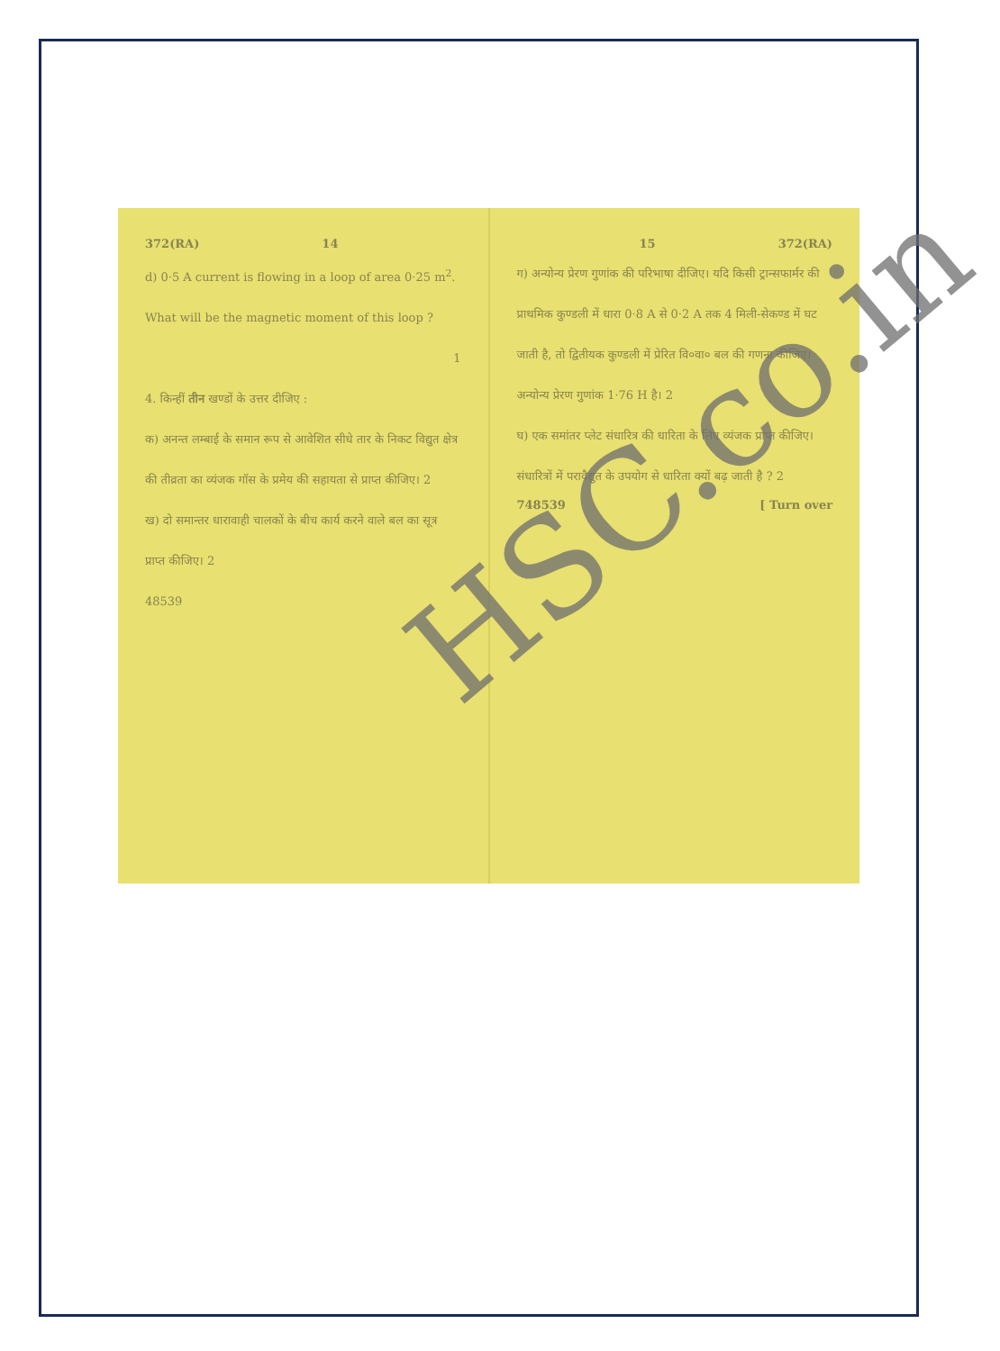372(RA) 14
d) 0·5 A current is flowing in a loop of area 0·25 m<sup>2</sup>. What will be the magnetic moment of this loop ?
1
4. किन्हीं तीन खण्डों के उत्तर दीजिए :
क) अनन्त लम्बाई के समान रूप से आवेशित सीधे तार के निकट विद्युत क्षेत्र की तीव्रता का व्यंजक गॉस के प्रमेय की सहायता से प्राप्त कीजिए। 2
ख) दो समान्तर धारावाही चालकों के बीच कार्य करने वाले बल का सूत्र प्राप्त कीजिए। 2
48539
15 372(RA)
ग) अन्योन्य प्रेरण गुणांक की परिभाषा दीजिए। यदि किसी ट्रान्सफार्मर की प्राथमिक कुण्डली में धारा 0·8 A से 0·2 A तक 4 मिली-सेकण्ड में घट जाती है, तो द्वितीयक कुण्डली में प्रेरित वि०वा० बल की गणना कीजिए। अन्योन्य प्रेरण गुणांक 1·76 H है। 2
घ) एक समांतर प्लेट संधारित्र की धारिता के लिए व्यंजक प्राप्त कीजिए। संधारित्रों में परावैद्युत के उपयोग से धारिता क्यों बढ़ जाती है ? 2
748539 [ Turn over
HSC.co.in